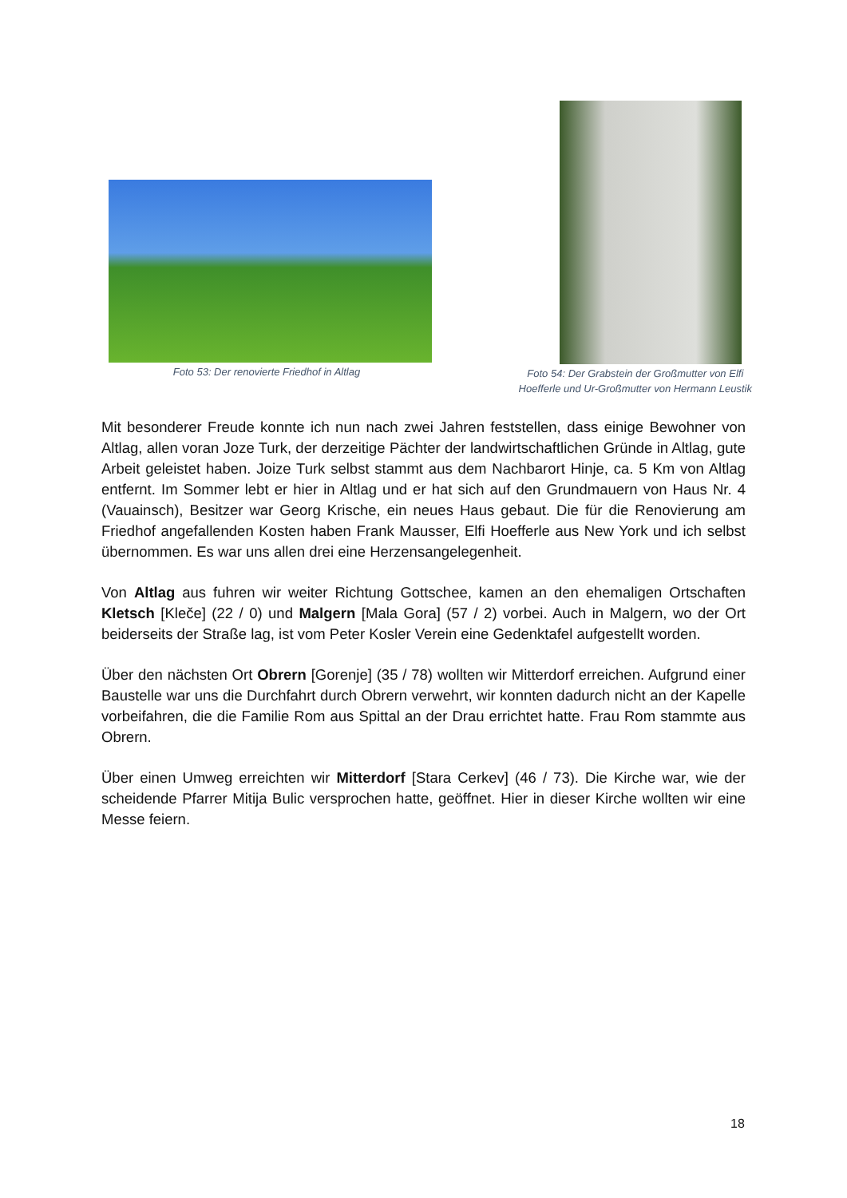Foto 53: Der renovierte Friedhof in Altlag
Foto 54: Der Grabstein der Großmutter von Elfi
Hoefferle und Ur-Großmutter von Hermann Leustik
Mit besonderer Freude konnte ich nun nach zwei Jahren feststellen, dass einige Bewohner von Altlag, allen voran Joze Turk, der derzeitige Pächter der landwirtschaftlichen Gründe in Altlag, gute Arbeit geleistet haben. Joize Turk selbst stammt aus dem Nachbarort Hinje, ca. 5 Km von Altlag entfernt. Im Sommer lebt er hier in Altlag und er hat sich auf den Grundmauern von Haus Nr. 4 (Vauainsch), Besitzer war Georg Krische, ein neues Haus gebaut. Die für die Renovierung am Friedhof angefallenden Kosten haben Frank Mausser, Elfi Hoefferle aus New York und ich selbst übernommen. Es war uns allen drei eine Herzensangelegenheit.
Von Altlag aus fuhren wir weiter Richtung Gottschee, kamen an den ehemaligen Ortschaften Kletsch [Kleče] (22 / 0) und Malgern [Mala Gora] (57 / 2) vorbei. Auch in Malgern, wo der Ort beiderseits der Straße lag, ist vom Peter Kosler Verein eine Gedenktafel aufgestellt worden.
Über den nächsten Ort Obrern [Gorenje] (35 / 78) wollten wir Mitterdorf erreichen. Aufgrund einer Baustelle war uns die Durchfahrt durch Obrern verwehrt, wir konnten dadurch nicht an der Kapelle vorbeifahren, die die Familie Rom aus Spittal an der Drau errichtet hatte. Frau Rom stammte aus Obrern.
Über einen Umweg erreichten wir Mitterdorf [Stara Cerkev] (46 / 73). Die Kirche war, wie der scheidende Pfarrer Mitija Bulic versprochen hatte, geöffnet. Hier in dieser Kirche wollten wir eine Messe feiern.
18